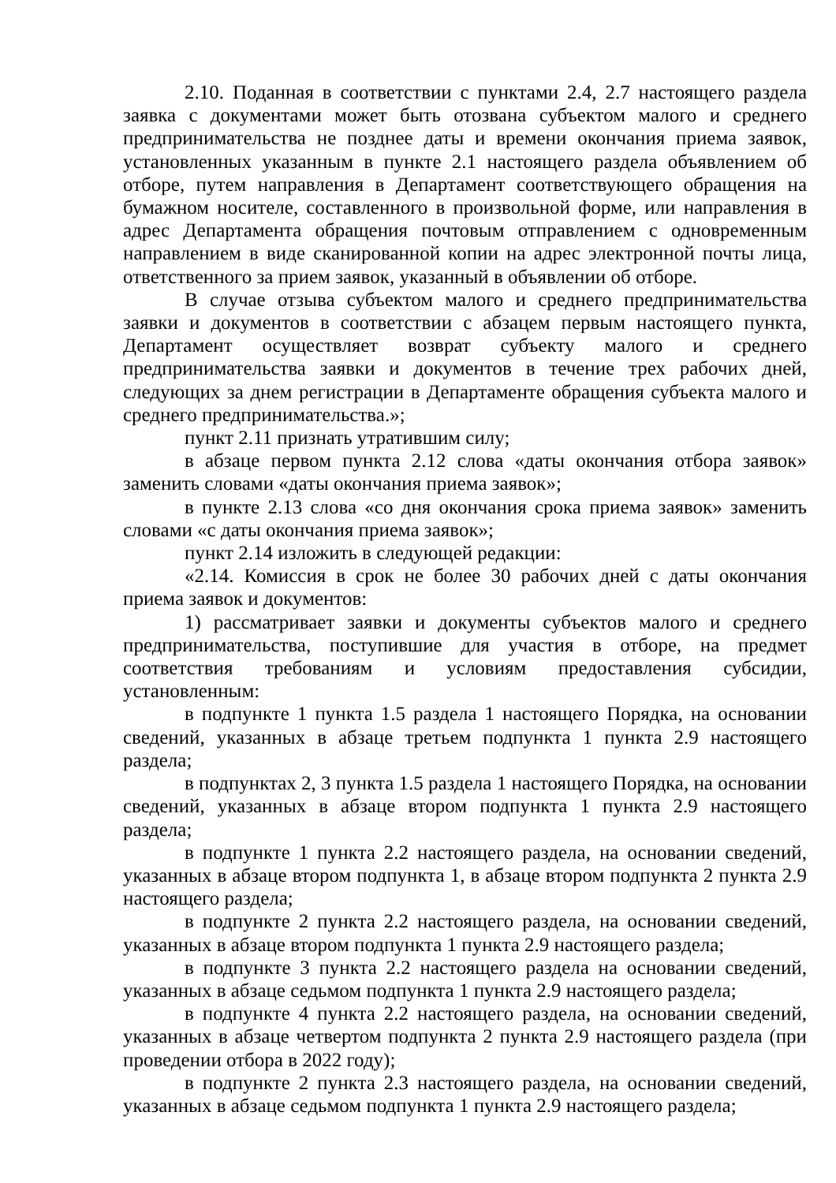2.10. Поданная в соответствии с пунктами 2.4, 2.7 настоящего раздела заявка с документами может быть отозвана субъектом малого и среднего предпринимательства не позднее даты и времени окончания приема заявок, установленных указанным в пункте 2.1 настоящего раздела объявлением об отборе, путем направления в Департамент соответствующего обращения на бумажном носителе, составленного в произвольной форме, или направления в адрес Департамента обращения почтовым отправлением с одновременным направлением в виде сканированной копии на адрес электронной почты лица, ответственного за прием заявок, указанный в объявлении об отборе.
В случае отзыва субъектом малого и среднего предпринимательства заявки и документов в соответствии с абзацем первым настоящего пункта, Департамент осуществляет возврат субъекту малого и среднего предпринимательства заявки и документов в течение трех рабочих дней, следующих за днем регистрации в Департаменте обращения субъекта малого и среднего предпринимательства.»;
пункт 2.11 признать утратившим силу;
в абзаце первом пункта 2.12 слова «даты окончания отбора заявок» заменить словами «даты окончания приема заявок»;
в пункте 2.13 слова «со дня окончания срока приема заявок» заменить словами «с даты окончания приема заявок»;
пункт 2.14 изложить в следующей редакции:
«2.14. Комиссия в срок не более 30 рабочих дней с даты окончания приема заявок и документов:
1) рассматривает заявки и документы субъектов малого и среднего предпринимательства, поступившие для участия в отборе, на предмет соответствия требованиям и условиям предоставления субсидии, установленным:
в подпункте 1 пункта 1.5 раздела 1 настоящего Порядка, на основании сведений, указанных в абзаце третьем подпункта 1 пункта 2.9 настоящего раздела;
в подпунктах 2, 3 пункта 1.5 раздела 1 настоящего Порядка, на основании сведений, указанных в абзаце втором подпункта 1 пункта 2.9 настоящего раздела;
в подпункте 1 пункта 2.2 настоящего раздела, на основании сведений, указанных в абзаце втором подпункта 1, в абзаце втором подпункта 2 пункта 2.9 настоящего раздела;
в подпункте 2 пункта 2.2 настоящего раздела, на основании сведений, указанных в абзаце втором подпункта 1 пункта 2.9 настоящего раздела;
в подпункте 3 пункта 2.2 настоящего раздела на основании сведений, указанных в абзаце седьмом подпункта 1 пункта 2.9 настоящего раздела;
в подпункте 4 пункта 2.2 настоящего раздела, на основании сведений, указанных в абзаце четвертом подпункта 2 пункта 2.9 настоящего раздела (при проведении отбора в 2022 году);
в подпункте 2 пункта 2.3 настоящего раздела, на основании сведений, указанных в абзаце седьмом подпункта 1 пункта 2.9 настоящего раздела;